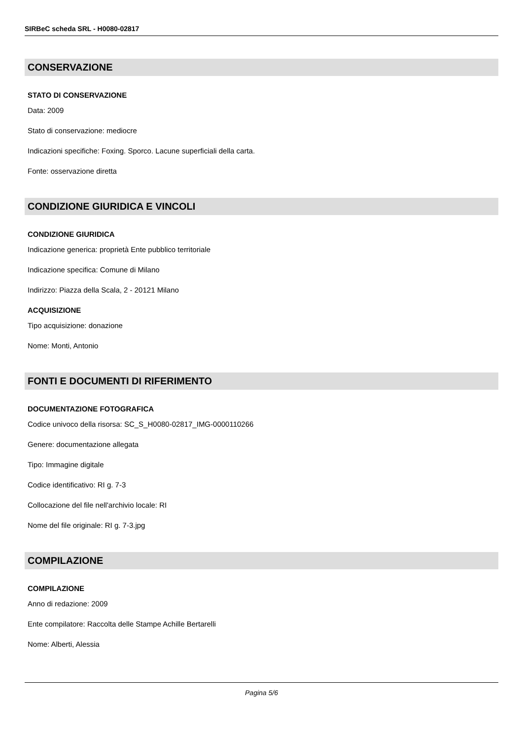SIRBeC scheda SRL - H0080-02817
CONSERVAZIONE
STATO DI CONSERVAZIONE
Data: 2009
Stato di conservazione: mediocre
Indicazioni specifiche: Foxing. Sporco. Lacune superficiali della carta.
Fonte: osservazione diretta
CONDIZIONE GIURIDICA E VINCOLI
CONDIZIONE GIURIDICA
Indicazione generica: proprietà Ente pubblico territoriale
Indicazione specifica: Comune di Milano
Indirizzo: Piazza della Scala, 2 - 20121 Milano
ACQUISIZIONE
Tipo acquisizione: donazione
Nome: Monti, Antonio
FONTI E DOCUMENTI DI RIFERIMENTO
DOCUMENTAZIONE FOTOGRAFICA
Codice univoco della risorsa: SC_S_H0080-02817_IMG-0000110266
Genere: documentazione allegata
Tipo: Immagine digitale
Codice identificativo: RI g. 7-3
Collocazione del file nell'archivio locale: RI
Nome del file originale: RI g. 7-3.jpg
COMPILAZIONE
COMPILAZIONE
Anno di redazione: 2009
Ente compilatore: Raccolta delle Stampe Achille Bertarelli
Nome: Alberti, Alessia
Pagina 5/6